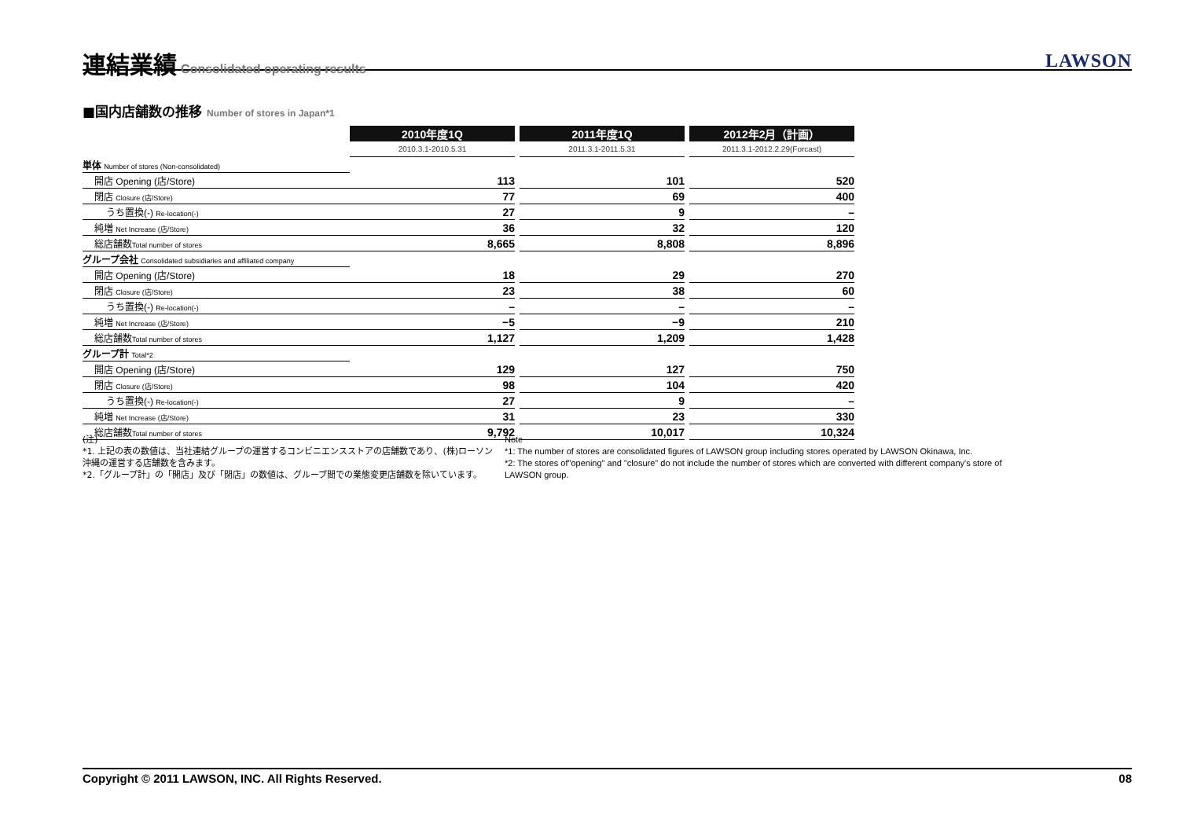連結業績
Consolidated operating results
LAWSON
■国内店舗数の推移 Number of stores in Japan*1
| | 2010年度1Q | | 2011年度1Q | | 2012年2月（計画） |
| | 2010.3.1-2010.5.31 | | 2011.3.1-2011.5.31 | | 2011.3.1-2012.2.29(Forcast) |
| 単体 Number of stores (Non-consolidated) | | | | | |
| 開店 Opening (店/Store) | 113 | | 101 | | 520 |
| 閉店 Closure (店/Store) | 77 | | 69 | | 400 |
| うち置換(-) Re-location(-) | 27 | | 9 | | – |
| 純増 Net Increase (店/Store) | 36 | | 32 | | 120 |
| 総店舗数 Total number of stores | 8,665 | | 8,808 | | 8,896 |
| グループ会社 Consolidated subsidiaries and affiliated company | | | | | |
| 開店 Opening (店/Store) | 18 | | 29 | | 270 |
| 閉店 Closure (店/Store) | 23 | | 38 | | 60 |
| うち置換(-) Re-location(-) | – | | – | | – |
| 純増 Net Increase (店/Store) | −5 | | −9 | | 210 |
| 総店舗数 Total number of stores | 1,127 | | 1,209 | | 1,428 |
| グループ計 Total*2 | | | | | |
| 開店 Opening (店/Store) | 129 | | 127 | | 750 |
| 閉店 Closure (店/Store) | 98 | | 104 | | 420 |
| うち置換(-) Re-location(-) | 27 | | 9 | | – |
| 純増 Net Increase (店/Store) | 31 | | 23 | | 330 |
| 総店舗数 Total number of stores | 9,792 | | 10,017 | | 10,324 |
(注)
*1. 上記の表の数値は、当社連結グループの運営するコンビニエンスストアの店舗数であり、(株)ローソン沖縄の運営する店舗数を含みます。
*2.「グループ計」の「開店」及び「閉店」の数値は、グループ間での業態変更店舗数を除いています。
Note
*1: The number of stores are consolidated figures of LAWSON group including stores operated by LAWSON Okinawa, Inc.
*2: The stores of"opening" and "closure" do not include the number of stores which are converted with different company's store of LAWSON group.
Copyright © 2011 LAWSON, INC. All Rights Reserved. 08